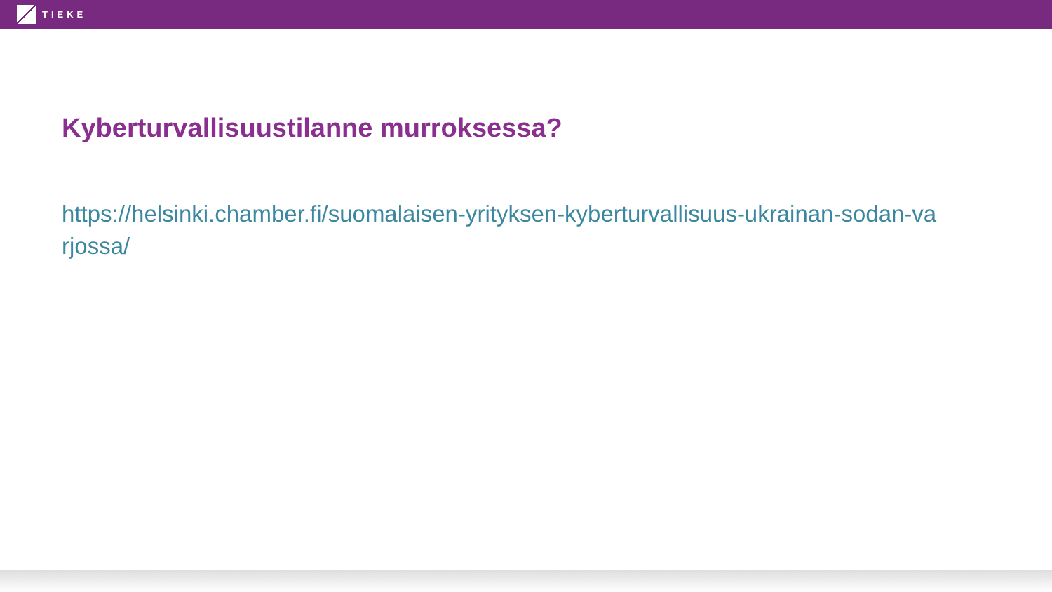TIEKE
Kyberturvallisuustilanne murroksessa?
https://helsinki.chamber.fi/suomalaisen-yrityksen-kyberturvallisuus-ukrainan-sodan-varjossa/